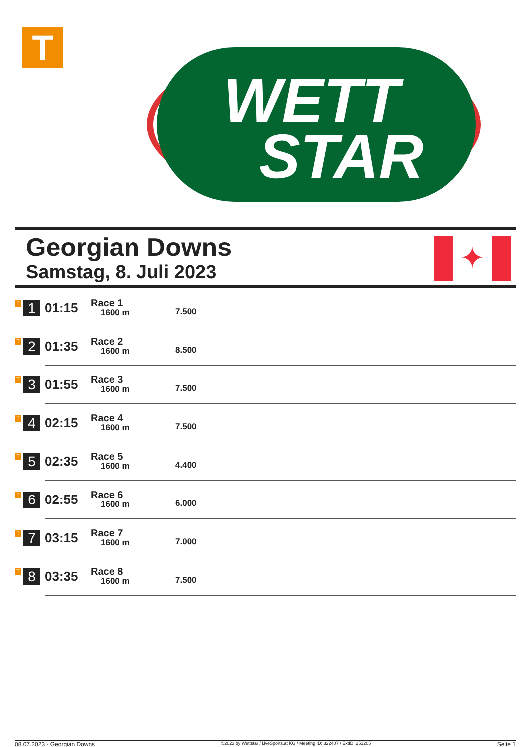T
WETT
STAR
Georgian Downs
Samstag, 8. Juli 2023
✦
| T 1 | 01:15 | Race 1 1600 m | 7.500 |
| T 2 | 01:35 | Race 2 1600 m | 8.500 |
| T 3 | 01:55 | Race 3 1600 m | 7.500 |
| T 4 | 02:15 | Race 4 1600 m | 7.500 |
| T 5 | 02:35 | Race 5 1600 m | 4.400 |
| T 6 | 02:55 | Race 6 1600 m | 6.000 |
| T 7 | 03:15 | Race 7 1600 m | 7.000 |
| T 8 | 03:35 | Race 8 1600 m | 7.500 |
08.07.2023 - Georgian Downs ©2023 by Wettstar / LiveSports.at KG / Meeting ID: 322407 / ExtID: 251205 Seite 1